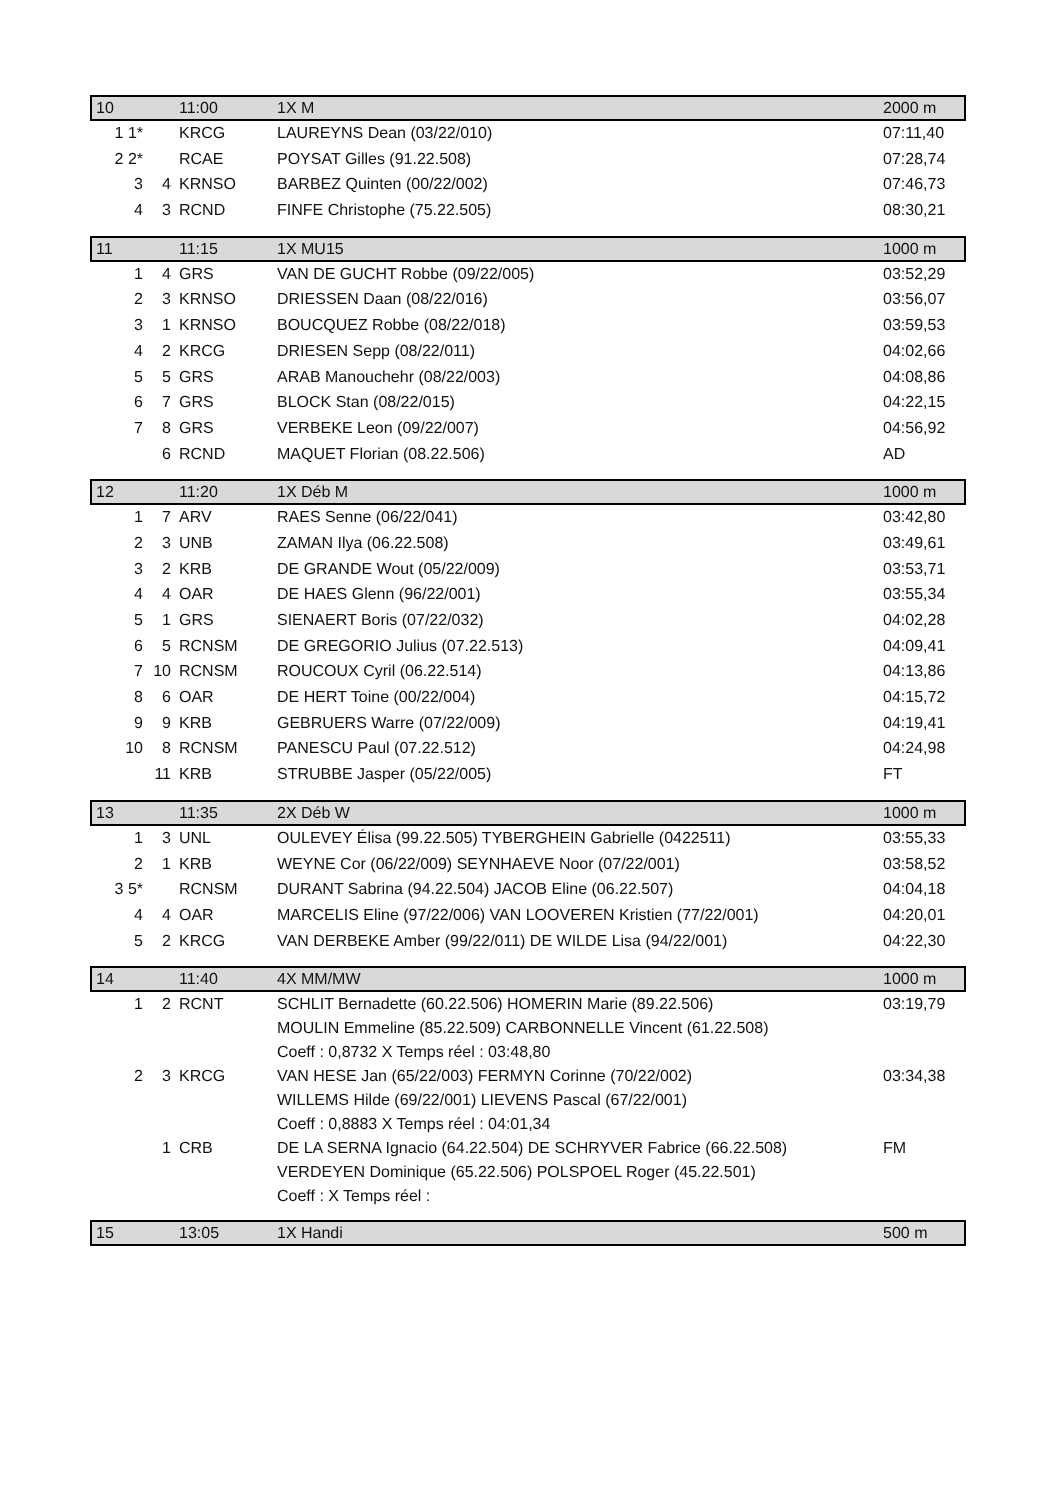| 10 | | 11:00 | 1X M | 2000 m |
| 1 1* | | KRCG | LAUREYNS Dean (03/22/010) | 07:11,40 |
| 2 2* | | RCAE | POYSAT Gilles (91.22.508) | 07:28,74 |
| 3 | 4 | KRNSO | BARBEZ Quinten (00/22/002) | 07:46,73 |
| 4 | 3 | RCND | FINFE Christophe (75.22.505) | 08:30,21 |
| 11 | | 11:15 | 1X MU15 | 1000 m |
| 1 | 4 | GRS | VAN DE GUCHT Robbe (09/22/005) | 03:52,29 |
| 2 | 3 | KRNSO | DRIESSEN Daan (08/22/016) | 03:56,07 |
| 3 | 1 | KRNSO | BOUCQUEZ Robbe (08/22/018) | 03:59,53 |
| 4 | 2 | KRCG | DRIESEN Sepp (08/22/011) | 04:02,66 |
| 5 | 5 | GRS | ARAB Manouchehr (08/22/003) | 04:08,86 |
| 6 | 7 | GRS | BLOCK Stan (08/22/015) | 04:22,15 |
| 7 | 8 | GRS | VERBEKE Leon (09/22/007) | 04:56,92 |
| | 6 | RCND | MAQUET Florian (08.22.506) | AD |
| 12 | | 11:20 | 1X Déb M | 1000 m |
| 1 | 7 | ARV | RAES Senne (06/22/041) | 03:42,80 |
| 2 | 3 | UNB | ZAMAN Ilya (06.22.508) | 03:49,61 |
| 3 | 2 | KRB | DE GRANDE Wout (05/22/009) | 03:53,71 |
| 4 | 4 | OAR | DE HAES Glenn (96/22/001) | 03:55,34 |
| 5 | 1 | GRS | SIENAERT Boris (07/22/032) | 04:02,28 |
| 6 | 5 | RCNSM | DE GREGORIO Julius (07.22.513) | 04:09,41 |
| 7 | 10 | RCNSM | ROUCOUX Cyril (06.22.514) | 04:13,86 |
| 8 | 6 | OAR | DE HERT Toine (00/22/004) | 04:15,72 |
| 9 | 9 | KRB | GEBRUERS Warre (07/22/009) | 04:19,41 |
| 10 | 8 | RCNSM | PANESCU Paul (07.22.512) | 04:24,98 |
| | 11 | KRB | STRUBBE Jasper (05/22/005) | FT |
| 13 | | 11:35 | 2X Déb W | 1000 m |
| 1 | 3 | UNL | OULEVEY Élisa (99.22.505) TYBERGHEIN Gabrielle (0422511) | 03:55,33 |
| 2 | 1 | KRB | WEYNE Cor (06/22/009) SEYNHAEVE Noor (07/22/001) | 03:58,52 |
| 3 5* | | RCNSM | DURANT Sabrina (94.22.504) JACOB Eline (06.22.507) | 04:04,18 |
| 4 | 4 | OAR | MARCELIS Eline (97/22/006) VAN LOOVEREN Kristien (77/22/001) | 04:20,01 |
| 5 | 2 | KRCG | VAN DERBEKE Amber (99/22/011) DE WILDE Lisa (94/22/001) | 04:22,30 |
| 14 | | 11:40 | 4X MM/MW | 1000 m |
| 1 | 2 | RCNT | SCHLIT Bernadette (60.22.506) HOMERIN Marie (89.22.506) MOULIN Emmeline (85.22.509) CARBONNELLE Vincent (61.22.508) Coeff : 0,8732 X Temps réel : 03:48,80 | 03:19,79 |
| 2 | 3 | KRCG | VAN HESE Jan (65/22/003) FERMYN Corinne (70/22/002) WILLEMS Hilde (69/22/001) LIEVENS Pascal (67/22/001) Coeff : 0,8883 X Temps réel : 04:01,34 | 03:34,38 |
| | 1 | CRB | DE LA SERNA Ignacio (64.22.504) DE SCHRYVER Fabrice (66.22.508) VERDEYEN Dominique (65.22.506) POLSPOEL Roger (45.22.501) Coeff : X Temps réel : | FM |
| 15 | | 13:05 | 1X Handi | 500 m |